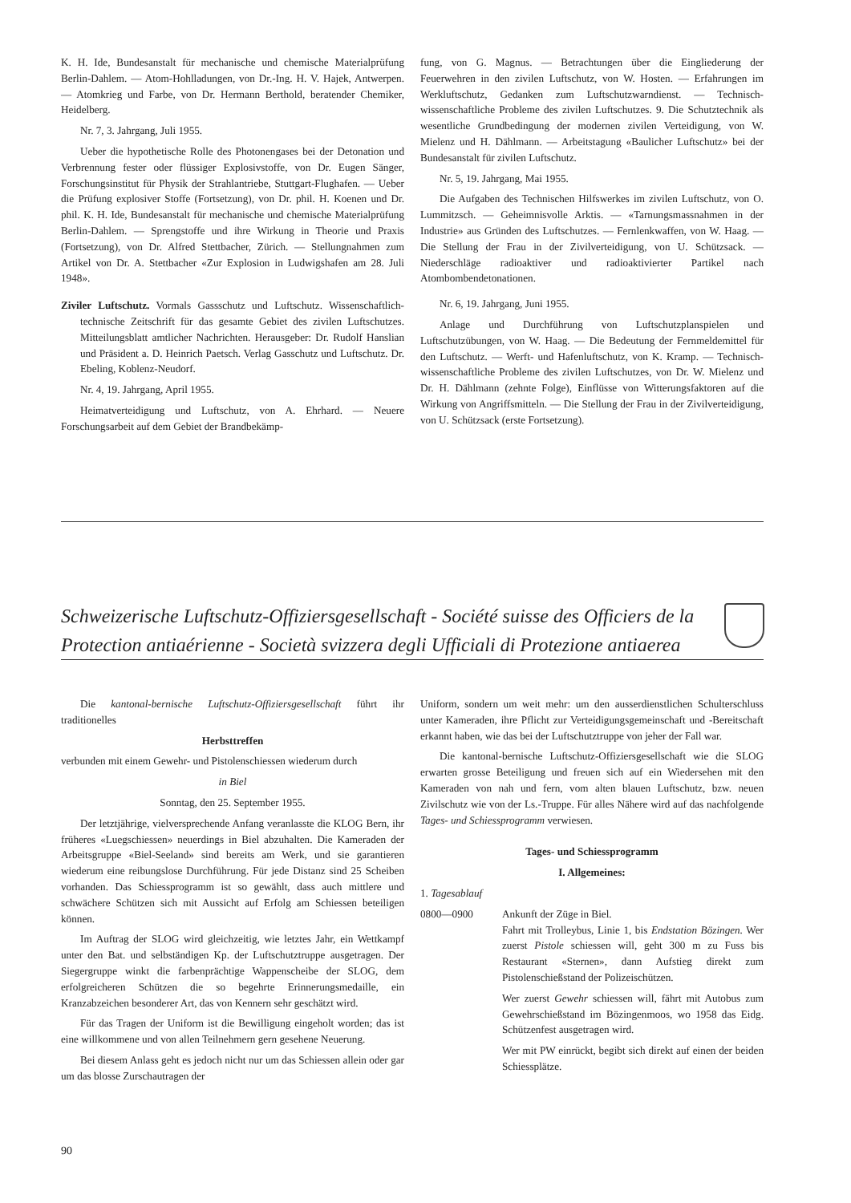K. H. Ide, Bundesanstalt für mechanische und chemische Materialprüfung Berlin-Dahlem. — Atom-Hohlladungen, von Dr.-Ing. H. V. Hajek, Antwerpen. — Atomkrieg und Farbe, von Dr. Hermann Berthold, beratender Chemiker, Heidelberg.
Nr. 7, 3. Jahrgang, Juli 1955.
Ueber die hypothetische Rolle des Photonengases bei der Detonation und Verbrennung fester oder flüssiger Explosivstoffe, von Dr. Eugen Sänger, Forschungsinstitut für Physik der Strahlantriebe, Stuttgart-Flughafen. — Ueber die Prüfung explosiver Stoffe (Fortsetzung), von Dr. phil. H. Koenen und Dr. phil. K. H. Ide, Bundesanstalt für mechanische und chemische Materialprüfung Berlin-Dahlem. — Sprengstoffe und ihre Wirkung in Theorie und Praxis (Fortsetzung), von Dr. Alfred Stettbacher, Zürich. — Stellungnahmen zum Artikel von Dr. A. Stettbacher «Zur Explosion in Ludwigshafen am 28. Juli 1948».
Ziviler Luftschutz. Vormals Gassschutz und Luftschutz. Wissenschaftlich-technische Zeitschrift für das gesamte Gebiet des zivilen Luftschutzes. Mitteilungsblatt amtlicher Nachrichten. Herausgeber: Dr. Rudolf Hanslian und Präsident a. D. Heinrich Paetsch. Verlag Gasschutz und Luftschutz. Dr. Ebeling, Koblenz-Neudorf.
Nr. 4, 19. Jahrgang, April 1955.
Heimatverteidigung und Luftschutz, von A. Ehrhard. — Neuere Forschungsarbeit auf dem Gebiet der Brandbekämp-
fung, von G. Magnus. — Betrachtungen über die Eingliederung der Feuerwehren in den zivilen Luftschutz, von W. Hosten. — Erfahrungen im Werkluftschutz, Gedanken zum Luftschutzwarndienst. — Technisch-wissenschaftliche Probleme des zivilen Luftschutzes. 9. Die Schutztechnik als wesentliche Grundbedingung der modernen zivilen Verteidigung, von W. Mielenz und H. Dählmann. — Arbeitstagung «Baulicher Luftschutz» bei der Bundesanstalt für zivilen Luftschutz.
Nr. 5, 19. Jahrgang, Mai 1955.
Die Aufgaben des Technischen Hilfswerkes im zivilen Luftschutz, von O. Lummitzsch. — Geheimnisvolle Arktis. — «Tarnungsmassnahmen in der Industrie» aus Gründen des Luftschutzes. — Fernlenkwaffen, von W. Haag. — Die Stellung der Frau in der Zivilverteidigung, von U. Schützsack. — Niederschläge radioaktiver und radioaktivierter Partikel nach Atombombendetonationen.
Nr. 6, 19. Jahrgang, Juni 1955.
Anlage und Durchführung von Luftschutzplanspielen und Luftschutzübungen, von W. Haag. — Die Bedeutung der Fernmeldemittel für den Luftschutz. — Werft- und Hafenluftschutz, von K. Kramp. — Technisch-wissenschaftliche Probleme des zivilen Luftschutzes, von Dr. W. Mielenz und Dr. H. Dählmann (zehnte Folge), Einflüsse von Witterungsfaktoren auf die Wirkung von Angriffsmitteln. — Die Stellung der Frau in der Zivilverteidigung, von U. Schützsack (erste Fortsetzung).
Schweizerische Luftschutz-Offiziersgesellschaft - Société suisse des Officiers de la Protection antiaérienne - Società svizzera degli Ufficiali di Protezione antiaerea
Die kantonal-bernische Luftschutz-Offiziersgesellschaft führt ihr traditionelles
Herbsttreffen
verbunden mit einem Gewehr- und Pistolenschiessen wiederum durch
in Biel
Sonntag, den 25. September 1955.
Der letztjährige, vielversprechende Anfang veranlasste die KLOG Bern, ihr früheres «Luegschiessen» neuerdings in Biel abzuhalten. Die Kameraden der Arbeitsgruppe «Biel-Seeland» sind bereits am Werk, und sie garantieren wiederum eine reibungslose Durchführung. Für jede Distanz sind 25 Scheiben vorhanden. Das Schiessprogramm ist so gewählt, dass auch mittlere und schwächere Schützen sich mit Aussicht auf Erfolg am Schiessen beteiligen können.
Im Auftrag der SLOG wird gleichzeitig, wie letztes Jahr, ein Wettkampf unter den Bat. und selbständigen Kp. der Luftschutztruppe ausgetragen. Der Siegergruppe winkt die farbenprächtige Wappenscheibe der SLOG, dem erfolgreicheren Schützen die so begehrte Erinnerungsmedaille, ein Kranzabzeichen besonderer Art, das von Kennern sehr geschätzt wird.
Für das Tragen der Uniform ist die Bewilligung eingeholt worden; das ist eine willkommene und von allen Teilnehmern gern gesehene Neuerung.
Bei diesem Anlass geht es jedoch nicht nur um das Schiessen allein oder gar um das blosse Zurschautragen der
Uniform, sondern um weit mehr: um den ausserdienstlichen Schulterschluss unter Kameraden, ihre Pflicht zur Verteidigungsgemeinschaft und -Bereitschaft erkannt haben, wie das bei der Luftschutztruppe von jeher der Fall war.
Die kantonal-bernische Luftschutz-Offiziersgesellschaft wie die SLOG erwarten grosse Beteiligung und freuen sich auf ein Wiedersehen mit den Kameraden von nah und fern, vom alten blauen Luftschutz, bzw. neuen Zivilschutz wie von der Ls.-Truppe. Für alles Nähere wird auf das nachfolgende Tages- und Schiessprogramm verwiesen.
Tages- und Schiessprogramm
I. Allgemeines:
1. Tagesablauf
0800—0900 Ankunft der Züge in Biel.
Fahrt mit Trolleybus, Linie 1, bis Endstation Bözingen. Wer zuerst Pistole schiessen will, geht 300 m zu Fuss bis Restaurant «Sternen», dann Aufstieg direkt zum Pistolenschießstand der Polizeischützen.
Wer zuerst Gewehr schiessen will, fährt mit Autobus zum Gewehrschießstand im Bözingenmoos, wo 1958 das Eidg. Schützenfest ausgetragen wird.
Wer mit PW einrückt, begibt sich direkt auf einen der beiden Schiessplätze.
90